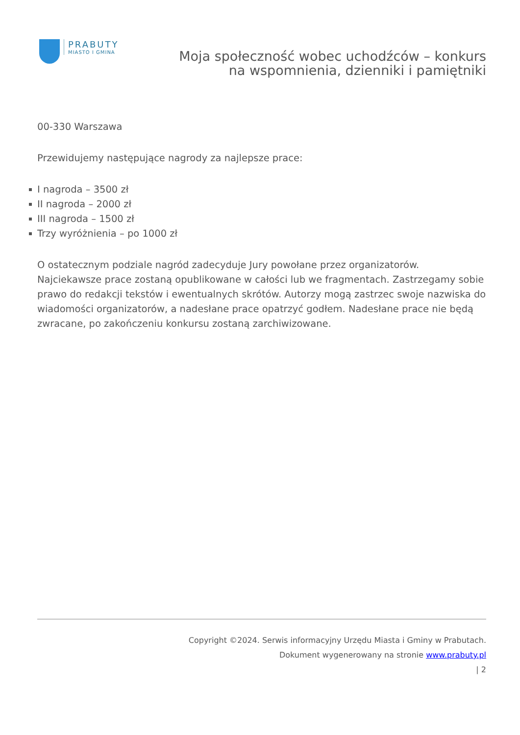PRABUTY
MIASTO I GMINA
Moja społeczność wobec uchodźców – konkurs na wspomnienia, dzienniki i pamiętniki
00-330 Warszawa
Przewidujemy następujące nagrody za najlepsze prace:
I nagroda – 3500 zł
II nagroda – 2000 zł
III nagroda – 1500 zł
Trzy wyróżnienia – po 1000 zł
O ostatecznym podziale nagród zadecyduje Jury powołane przez organizatorów. Najciekawsze prace zostaną opublikowane w całości lub we fragmentach. Zastrzegamy sobie prawo do redakcji tekstów i ewentualnych skrótów. Autorzy mogą zastrzec swoje nazwiska do wiadomości organizatorów, a nadesłane prace opatrzyć godłem. Nadesłane prace nie będą zwracane, po zakończeniu konkursu zostaną zarchiwizowane.
Copyright ©2024. Serwis informacyjny Urzędu Miasta i Gminy w Prabutach.
Dokument wygenerowany na stronie www.prabuty.pl
| 2